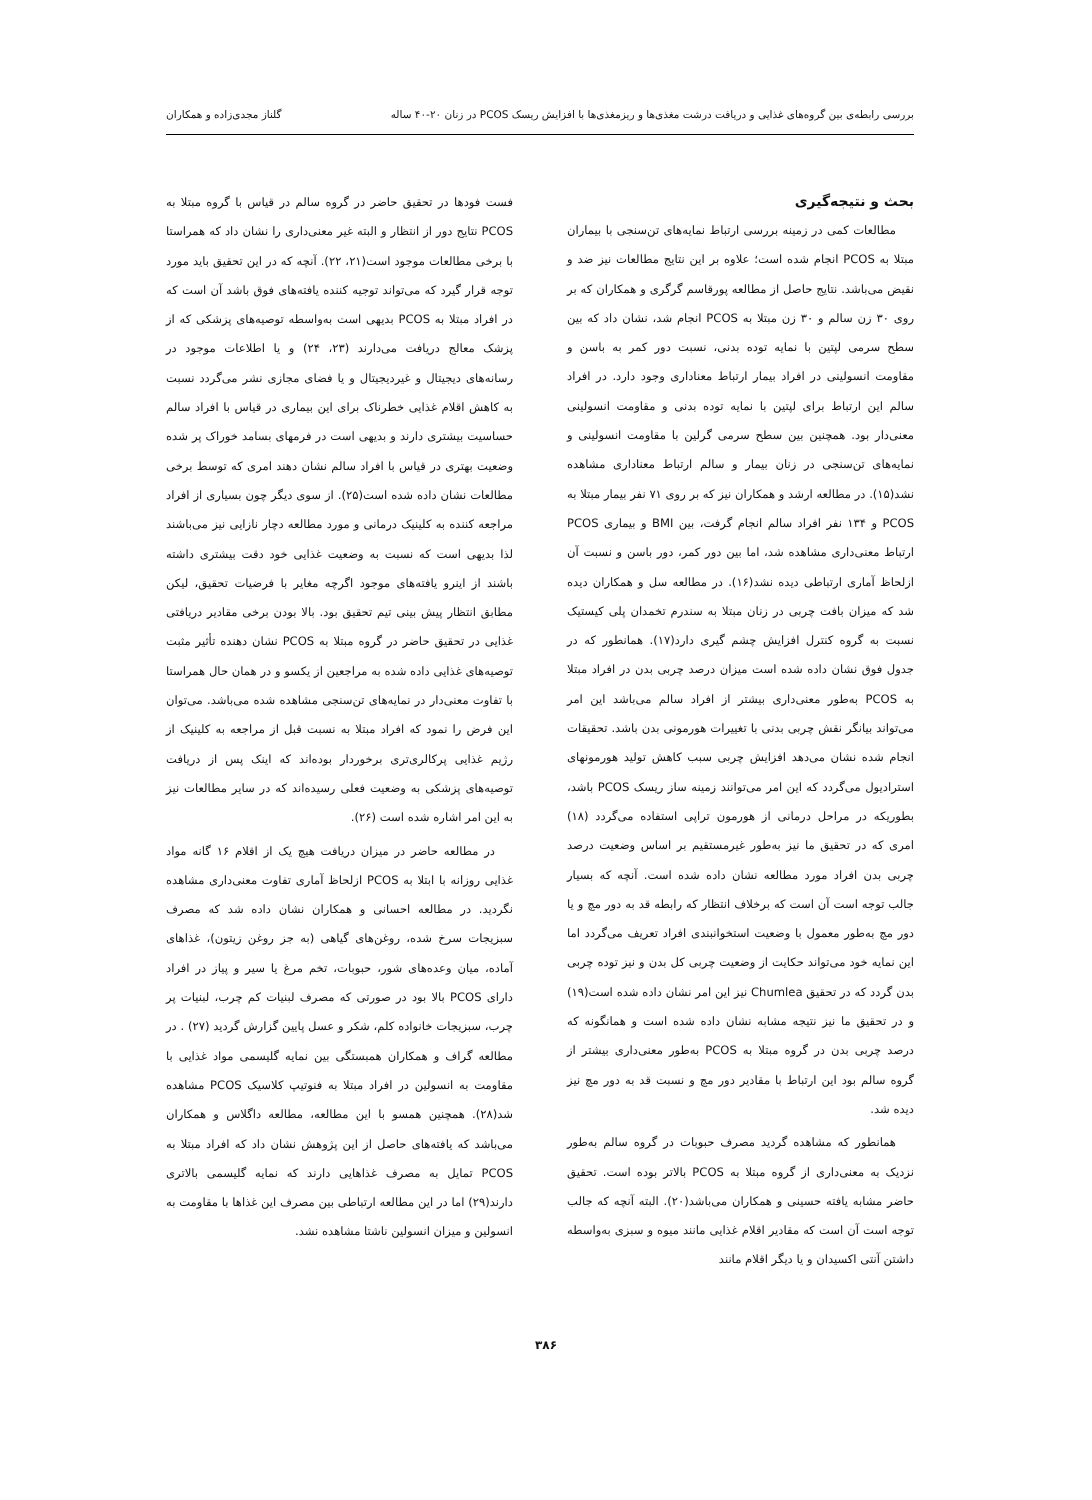بررسی رابطه‌ی بین گروه‌های غذایی و دریافت درشت مغذی‌ها و ریزمغذی‌ها با افزایش ریسک PCOS در زنان ۲۰-۴۰ ساله گلناز مجدی‌زاده و همکاران
بحث و نتیجه‌گیری
مطالعات کمی در زمینه بررسی ارتباط نمایه‌های تن‌سنجی با بیماران مبتلا به PCOS انجام شده است؛ علاوه بر این نتایج مطالعات نیز ضد و نقیض می‌باشد. نتایج حاصل از مطالعه پورقاسم گرگری و همکاران که بر روی ۳۰ زن سالم و ۳۰ زن مبتلا به PCOS انجام شد، نشان داد که بین سطح سرمی لپتین با نمایه توده بدنی، نسبت دور کمر به باسن و مقاومت انسولینی در افراد بیمار ارتباط معناداری وجود دارد. در افراد سالم این ارتباط برای لپتین با نمایه توده بدنی و مقاومت انسولینی معنی‌دار بود. همچنین بین سطح سرمی گرلین با مقاومت انسولینی و نمایه‌های تن‌سنجی در زنان بیمار و سالم ارتباط معناداری مشاهده نشد(۱۵). در مطالعه ارشد و همکاران نیز که بر روی ۷۱ نفر بیمار مبتلا به PCOS و ۱۳۴ نفر افراد سالم انجام گرفت، بین BMI و بیماری PCOS ارتباط معنی‌داری مشاهده شد، اما بین دور کمر، دور باسن و نسبت آن ازلحاظ آماری ارتباطی دیده نشد(۱۶). در مطالعه سل و همکاران دیده شد که میزان بافت چربی در زنان مبتلا به سندرم تخمدان پلی کیستیک نسبت به گروه کنترل افزایش چشم گیری دارد(۱۷). همانطور که در جدول فوق نشان داده شده است میزان درصد چربی بدن در افراد مبتلا به PCOS به‌طور معنی‌داری بیشتر از افراد سالم می‌باشد این امر می‌تواند بیانگر نقش چربی بدنی با تغییرات هورمونی بدن باشد. تحقیقات انجام شده نشان می‌دهد افزایش چربی سبب کاهش تولید هورمونهای استرادیول می‌گردد که این امر می‌توانند زمینه ساز ریسک PCOS باشد، بطوریکه در مراحل درمانی از هورمون تراپی استفاده می‌گردد (۱۸) امری که در تحقیق ما نیز به‌طور غیرمستقیم بر اساس وضعیت درصد چربی بدن افراد مورد مطالعه نشان داده شده است. آنچه که بسیار جالب توجه است آن است که برخلاف انتظار که رابطه قد به دور مچ و یا دور مچ به‌طور معمول با وضعیت استخوانبندی افراد تعریف می‌گردد اما این نمایه خود می‌تواند حکایت از وضعیت چربی کل بدن و نیز توده چربی بدن گردد که در تحقیق Chumlea نیز این امر نشان داده شده است(۱۹) و در تحقیق ما نیز نتیجه مشابه نشان داده شده است و همانگونه که درصد چربی بدن در گروه مبتلا به PCOS به‌طور معنی‌داری بیشتر از گروه سالم بود این ارتباط با مقادیر دور مچ و نسبت قد به دور مچ نیز دیده شد.
همانطور که مشاهده گردید مصرف حبوبات در گروه سالم به‌طور نزدیک به معنی‌داری از گروه مبتلا به PCOS بالاتر بوده است. تحقیق حاضر مشابه یافته حسینی و همکاران می‌باشد(۲۰). البته آنچه که جالب توجه است آن است که مقادیر اقلام غذایی مانند میوه و سبزی به‌واسطه داشتن آنتی اکسیدان و یا دیگر اقلام مانند
فست فودها در تحقیق حاضر در گروه سالم در قیاس با گروه مبتلا به PCOS نتایج دور از انتظار و البته غیر معنی‌داری را نشان داد که همراستا با برخی مطالعات موجود است(۲۱، ۲۲). آنچه که در این تحقیق باید مورد توجه قرار گیرد که می‌تواند توجیه کننده یافته‌های فوق باشد آن است که در افراد مبتلا به PCOS بدیهی است به‌واسطه توصیه‌های پزشکی که از پزشک معالج دریافت می‌دارند (۲۳، ۲۴) و یا اطلاعات موجود در رسانه‌های دیجیتال و غیردیجیتال و یا فضای مجازی نشر می‌گردد نسبت به کاهش اقلام غذایی خطرناک برای این بیماری در قیاس با افراد سالم حساسیت بیشتری دارند و بدیهی است در فرمهای بسامد خوراک پر شده وضعیت بهتری در قیاس با افراد سالم نشان دهند امری که توسط برخی مطالعات نشان داده شده است(۲۵). از سوی دیگر چون بسیاری از افراد مراجعه کننده به کلینیک درمانی و مورد مطالعه دچار نازایی نیز می‌باشند لذا بدیهی است که نسبت به وضعیت غذایی خود دقت بیشتری داشته باشند از اینرو یافته‌های موجود اگرچه مغایر با فرضیات تحقیق، لیکن مطابق انتظار پیش بینی تیم تحقیق بود. بالا بودن برخی مقادیر دریافتی غذایی در تحقیق حاضر در گروه مبتلا به PCOS نشان دهنده تأثیر مثبت توصیه‌های غذایی داده شده به مراجعین از یکسو و در همان حال همراستا با تفاوت معنی‌دار در نمایه‌های تن‌سنجی مشاهده شده می‌باشد. می‌توان این فرض را نمود که افراد مبتلا به نسبت قبل از مراجعه به کلینیک از رژیم غذایی پرکالری‌تری برخوردار بوده‌اند که اینک پس از دریافت توصیه‌های پزشکی به وضعیت فعلی رسیده‌اند که در سایر مطالعات نیز به این امر اشاره شده است (۲۶).
در مطالعه حاضر در میزان دریافت هیچ یک از اقلام ۱۶ گانه مواد غذایی روزانه با ابتلا به PCOS ازلحاظ آماری تفاوت معنی‌داری مشاهده نگردید. در مطالعه احسانی و همکاران نشان داده شد که مصرف سبزیجات سرخ شده، روغن‌های گیاهی (به جز روغن زیتون)، غذاهای آماده، میان وعده‌های شور، حبوبات، تخم مرغ یا سیر و پیاز در افراد دارای PCOS بالا بود در صورتی که مصرف لبنیات کم چرب، لبنیات پر چرب، سبزیجات خانواده کلم، شکر و عسل پایین گزارش گردید (۲۷) . در مطالعه گراف و همکاران همبستگی بین نمایه گلیسمی مواد غذایی با مقاومت به انسولین در افراد مبتلا به فنوتیپ کلاسیک PCOS مشاهده شد(۲۸). همچنین همسو با این مطالعه، مطالعه داگلاس و همکاران می‌باشد که یافته‌های حاصل از این پژوهش نشان داد که افراد مبتلا به PCOS تمایل به مصرف غذاهایی دارند که نمایه گلیسمی بالاتری دارند(۲۹) اما در این مطالعه ارتباطی بین مصرف این غذاها با مقاومت به انسولین و میزان انسولین ناشتا مشاهده نشد.
۳۸۶